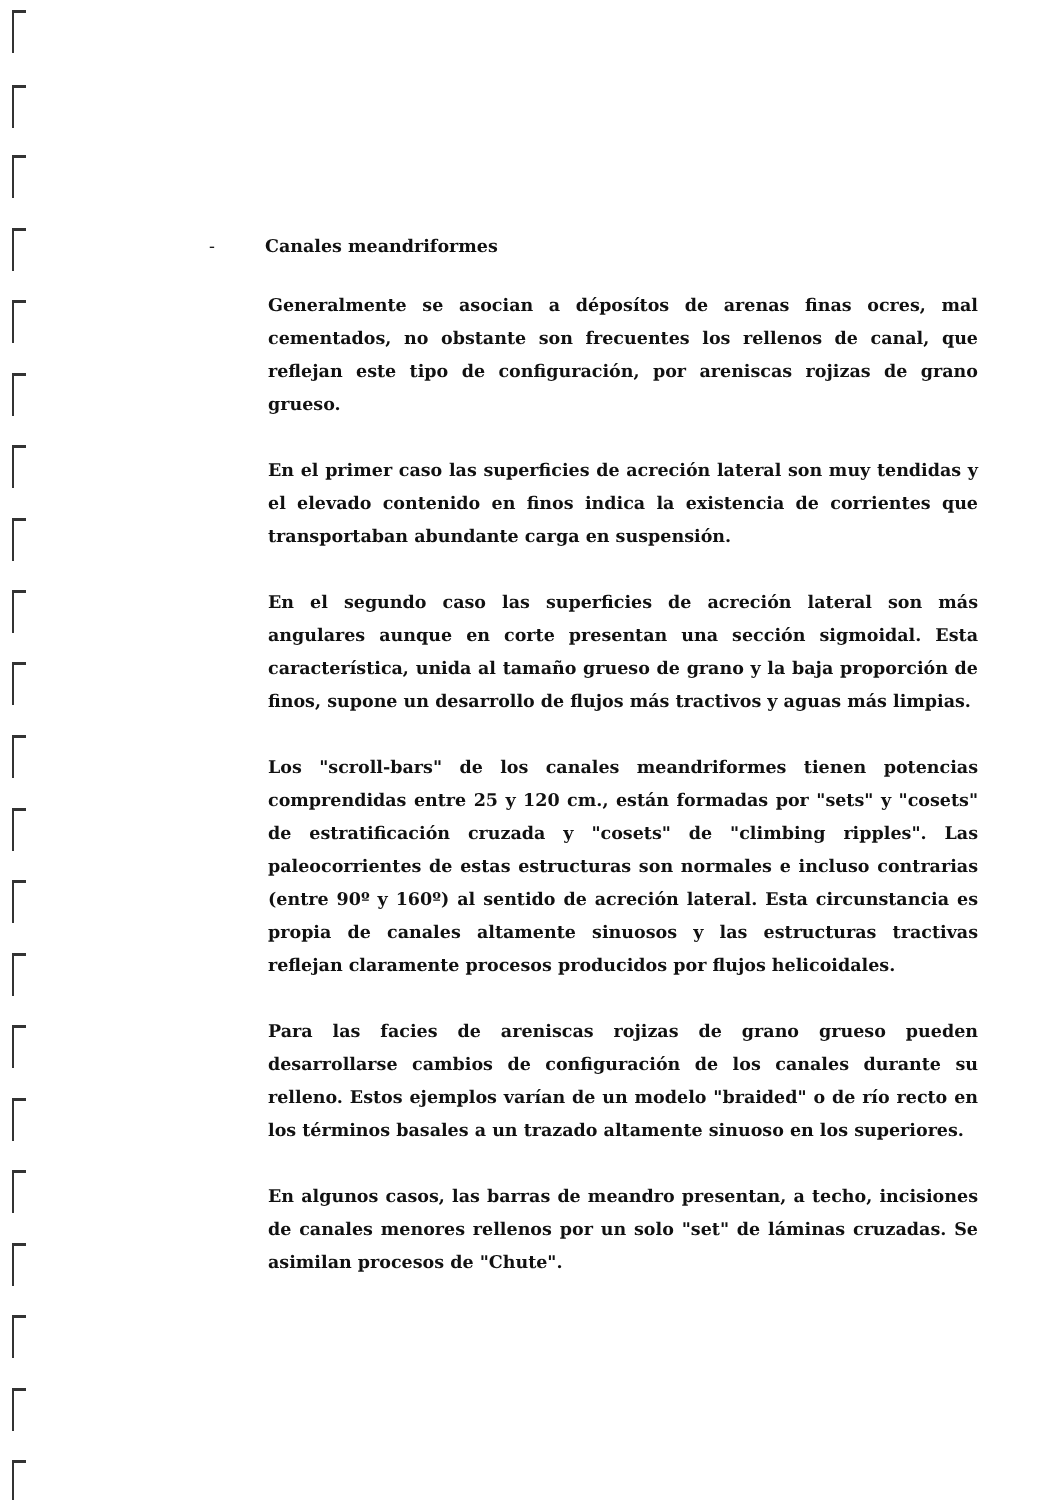- Canales meandriformes
Generalmente se asocian a déposítos de arenas finas ocres, mal cementados, no obstante son frecuentes los rellenos de canal, que reflejan este tipo de configuración, por areniscas rojizas de grano grueso.
En el primer caso las superficies de acreción lateral son muy tendidas y el elevado contenido en finos indica la existencia de corrientes que transportaban abundante carga en suspensión.
En el segundo caso las superficies de acreción lateral son más angulares aunque en corte presentan una sección sigmoidal. Esta característica, unida al tamaño grueso de grano y la baja proporción de finos, supone un desarrollo de flujos más tractivos y aguas más limpias.
Los "scroll-bars" de los canales meandriformes tienen potencias comprendidas entre 25 y 120 cm., están formadas por "sets" y "cosets" de estratificación cruzada y "cosets" de "climbing ripples". Las paleocorrientes de estas estructuras son normales e incluso contrarias (entre 90º y 160º) al sentido de acreción lateral. Esta circunstancia es propia de canales altamente sinuosos y las estructuras tractivas reflejan claramente procesos producidos por flujos helicoidales.
Para las facies de areniscas rojizas de grano grueso pueden desarrollarse cambios de configuración de los canales durante su relleno. Estos ejemplos varían de un modelo "braided" o de río recto en los términos basales a un trazado altamente sinuoso en los superiores.
En algunos casos, las barras de meandro presentan, a techo, incisiones de canales menores rellenos por un solo "set" de láminas cruzadas. Se asimilan procesos de "Chute".